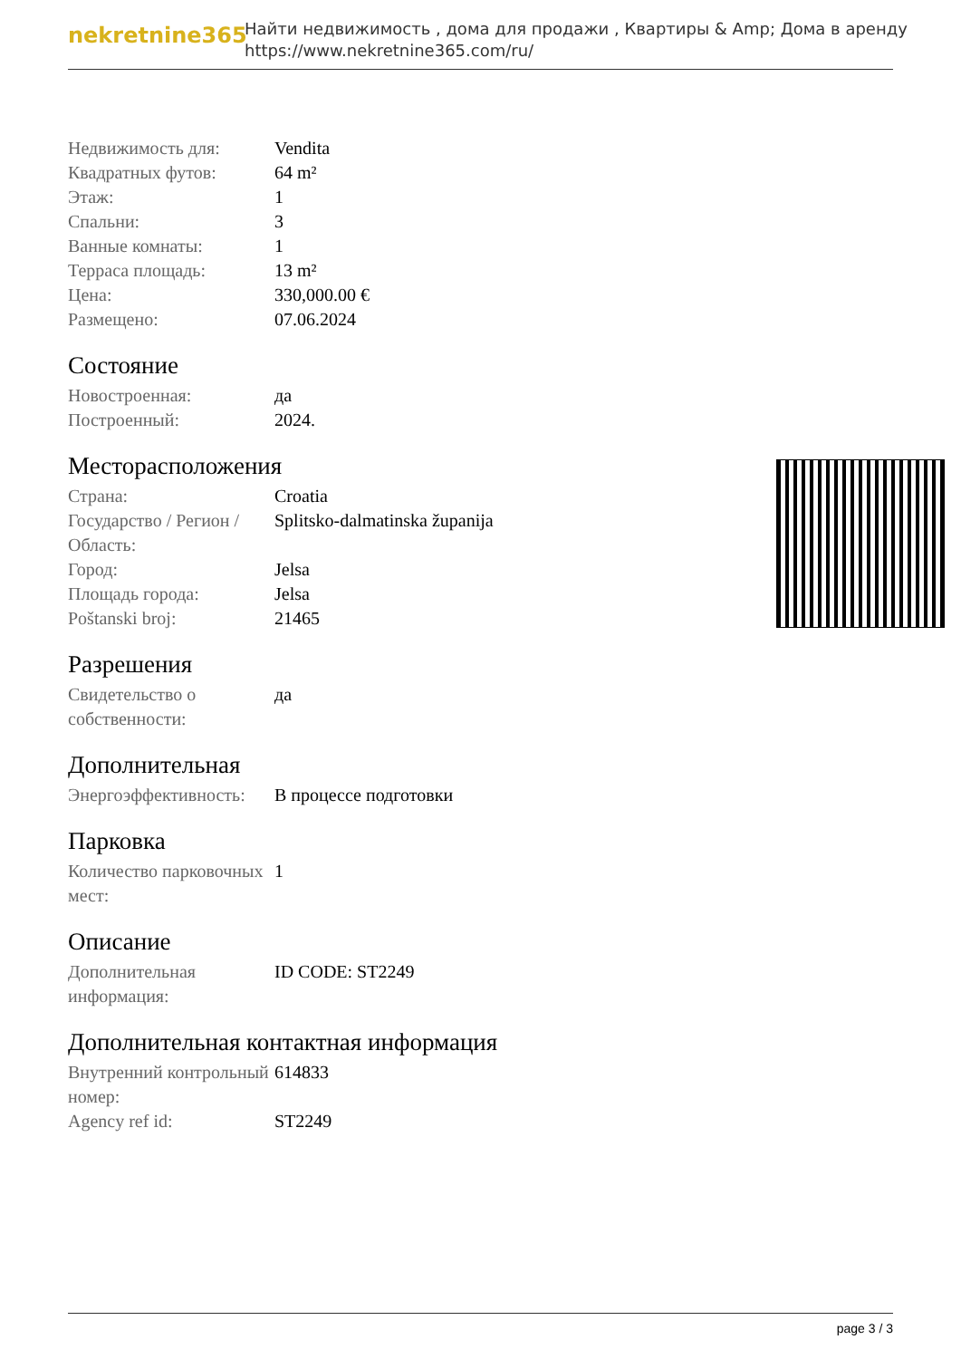nekretnine365
Найти недвижимость , дома для продажи , Квартиры & Amp; Дома в аренду
https://www.nekretnine365.com/ru/
| Недвижимость для: | Vendita |
| Квадратных футов: | 64 m² |
| Этаж: | 1 |
| Спальни: | 3 |
| Ванные комнаты: | 1 |
| Терраса площадь: | 13 m² |
| Цена: | 330,000.00 € |
| Размещено: | 07.06.2024 |
Состояние
| Новостроенная: | да |
| Построенный: | 2024. |
Месторасположения
| Страна: | Croatia |
| Государство / Регион / Область: | Splitsko-dalmatinska županija |
| Город: | Jelsa |
| Площадь города: | Jelsa |
| Poštanski broj: | 21465 |
Разрешения
| Свидетельство о собственности: | да |
Дополнительная
| Энергоэффективность: | В процессе подготовки |
Парковка
| Количество парковочных мест: | 1 |
Описание
| Дополнительная информация: | ID CODE: ST2249 |
Дополнительная контактная информация
| Внутренний контрольный номер: | 614833 |
| Agency ref id: | ST2249 |
page 3 / 3